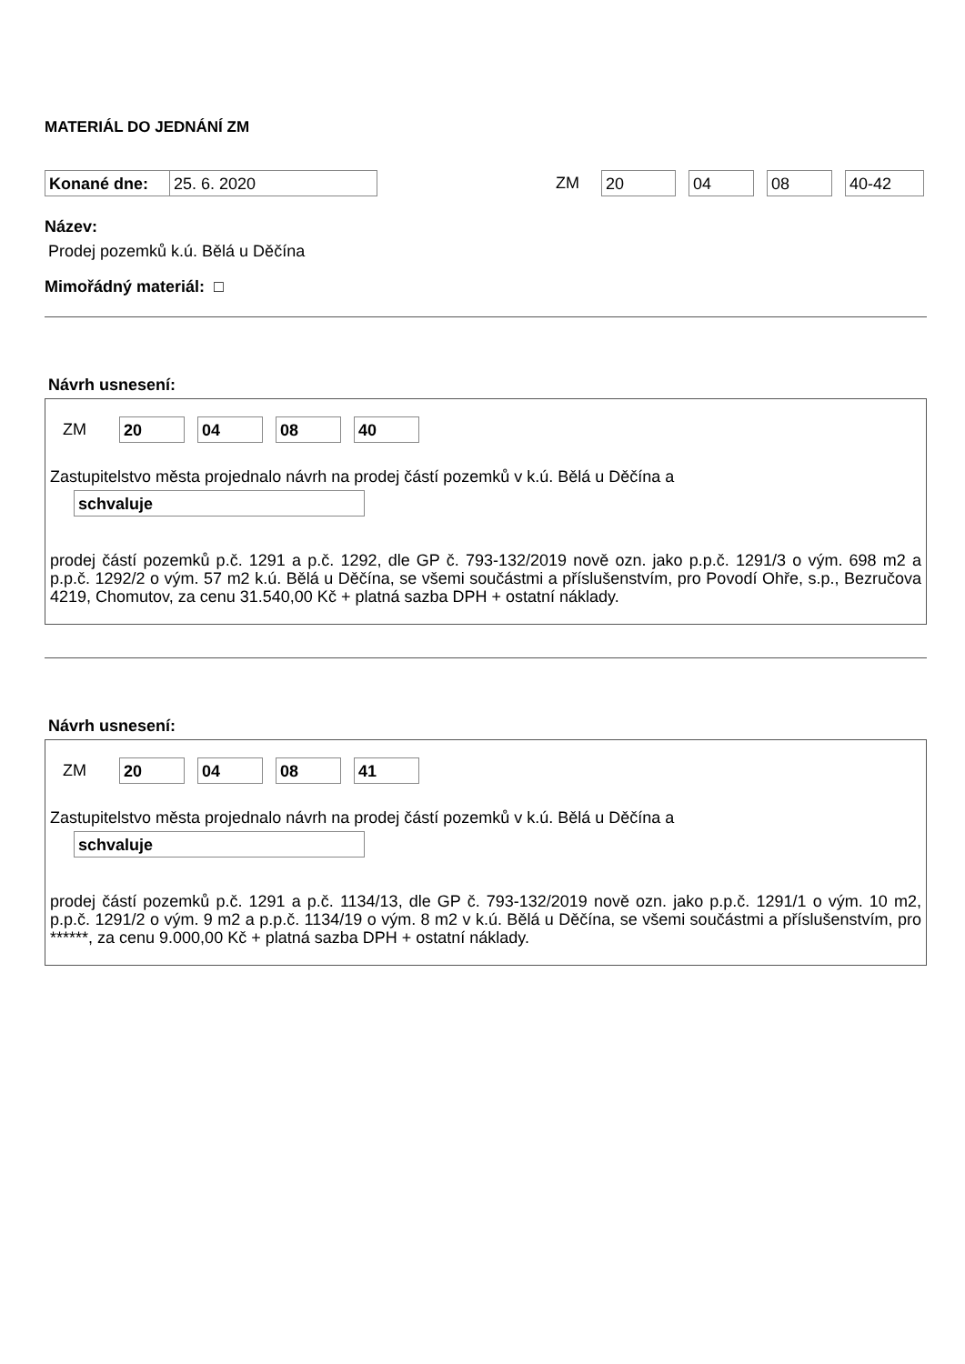MATERIÁL DO JEDNÁNÍ ZM
Konané dne: 25. 6. 2020 ZM 20 04 08 40-42
Název:
Prodej pozemků k.ú. Bělá u Děčína
Mimořádný materiál: □
Návrh usnesení:
ZM 20 04 08 40
Zastupitelstvo města projednalo návrh na prodej částí pozemků v k.ú. Bělá u Děčína a
schvaluje
prodej částí pozemků p.č. 1291 a p.č. 1292, dle GP č. 793-132/2019 nově ozn. jako p.p.č. 1291/3 o vým. 698 m2 a p.p.č. 1292/2 o vým. 57 m2 k.ú. Bělá u Děčína, se všemi součástmi a příslušenstvím, pro Povodí Ohře, s.p., Bezručova 4219, Chomutov, za cenu 31.540,00 Kč + platná sazba DPH + ostatní náklady.
Návrh usnesení:
ZM 20 04 08 41
Zastupitelstvo města projednalo návrh na prodej částí pozemků v k.ú. Bělá u Děčína a
schvaluje
prodej částí pozemků p.č. 1291 a p.č. 1134/13, dle GP č. 793-132/2019 nově ozn. jako p.p.č. 1291/1 o vým. 10 m2, p.p.č. 1291/2 o vým. 9 m2 a p.p.č. 1134/19 o vým. 8 m2 v k.ú. Bělá u Děčína, se všemi součástmi a příslušenstvím, pro ******, za cenu 9.000,00 Kč + platná sazba DPH + ostatní náklady.